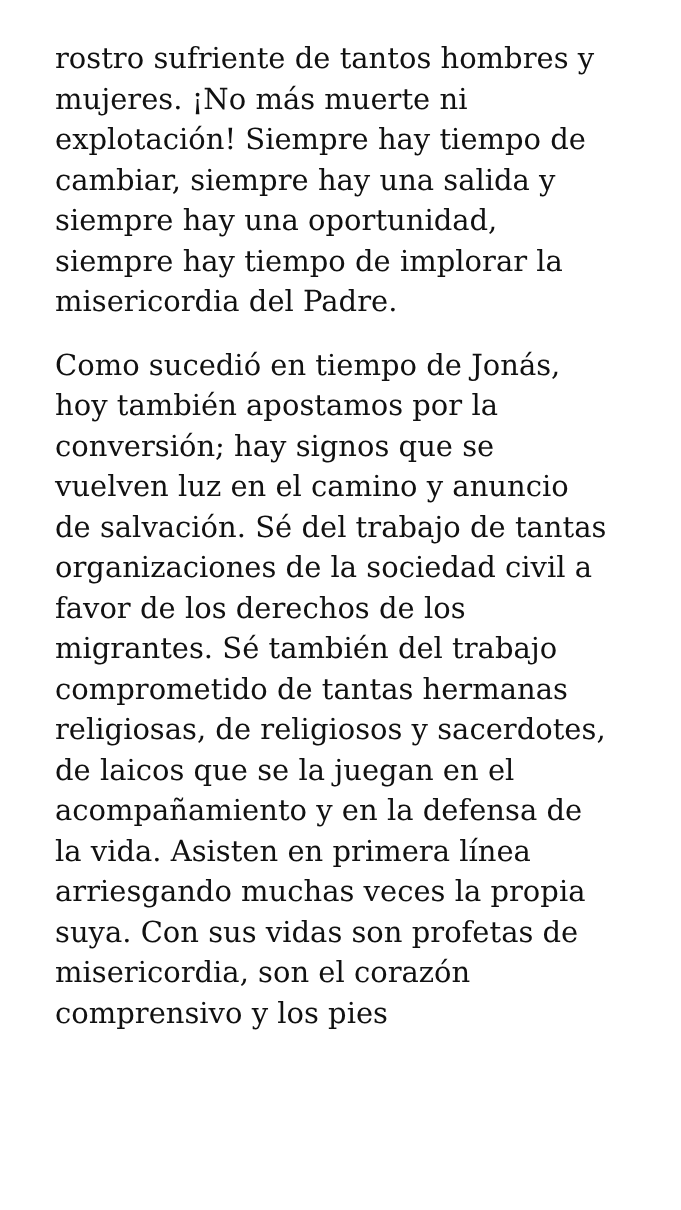rostro sufriente de tantos hombres y
mujeres. ¡No más muerte ni
explotación! Siempre hay tiempo de
cambiar, siempre hay una salida y
siempre hay una oportunidad,
siempre hay tiempo de implorar la
misericordia del Padre.
Como sucedió en tiempo de Jonás,
hoy también apostamos por la
conversión; hay signos que se
vuelven luz en el camino y anuncio
de salvación. Sé del trabajo de tantas
organizaciones de la sociedad civil a
favor de los derechos de los
migrantes. Sé también del trabajo
comprometido de tantas hermanas
religiosas, de religiosos y sacerdotes,
de laicos que se la juegan en el
acompañamiento y en la defensa de
la vida. Asisten en primera línea
arriesgando muchas veces la propia
suya. Con sus vidas son profetas de
misericordia, son el corazón
comprensivo y los pies